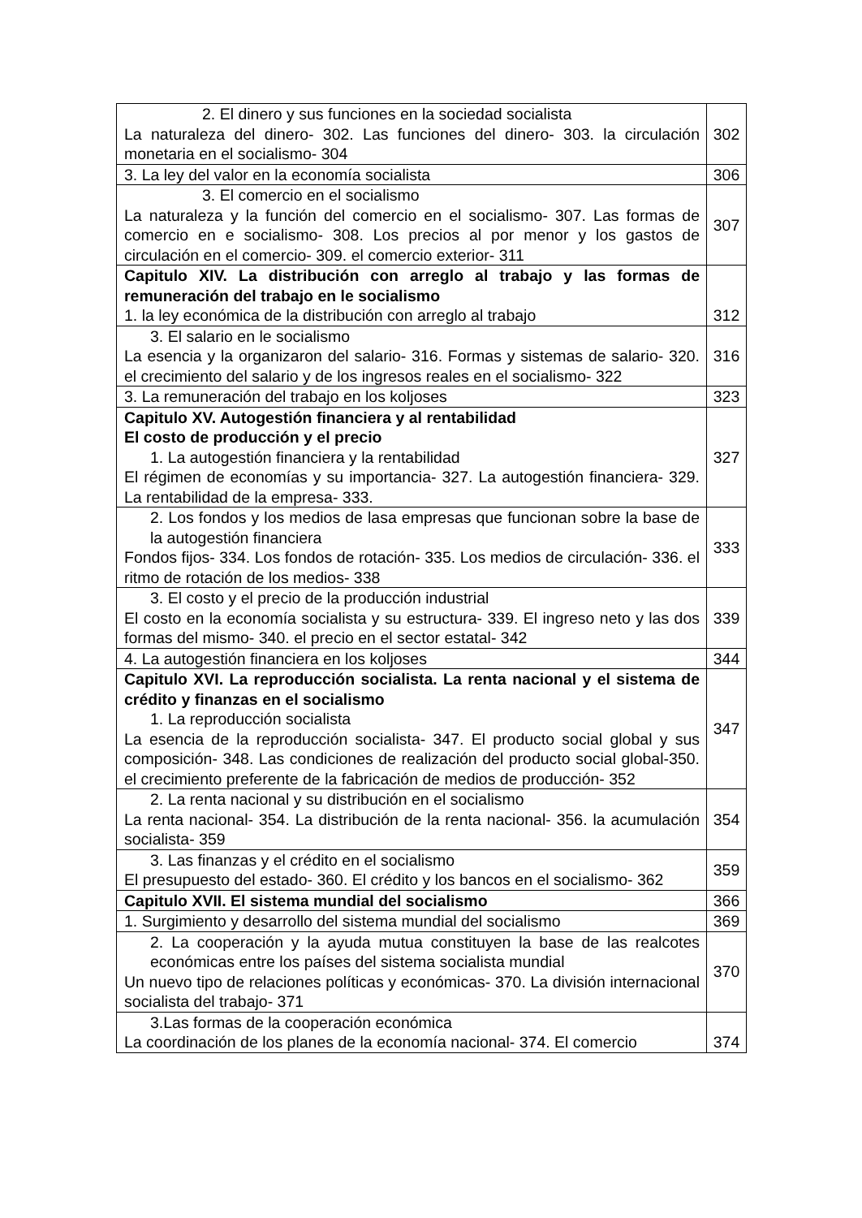| 2. El dinero y sus funciones en la sociedad socialista La naturaleza del dinero- 302. Las funciones del dinero- 303. la circulación monetaria en el socialismo- 304 | 302 |
| 3. La ley del valor en la economía socialista | 306 |
| 3. El comercio en el socialismo La naturaleza y la función del comercio en el socialismo- 307. Las formas de comercio en e socialismo- 308. Los precios al por menor y los gastos de circulación en el comercio- 309. el comercio exterior- 311 | 307 |
| Capitulo XIV. La distribución con arreglo al trabajo y las formas de remuneración del trabajo en le socialismo 1. la ley económica de la distribución con arreglo al trabajo | 312 |
| 3. El salario en le socialismo La esencia y la organizaron del salario- 316. Formas y sistemas de salario- 320. el crecimiento del salario y de los ingresos reales en el socialismo- 322 | 316 |
| 3. La remuneración del trabajo en los koljoses | 323 |
| Capitulo XV. Autogestión financiera y al rentabilidad El costo de producción y el precio 1. La autogestión financiera y la rentabilidad El régimen de economías y su importancia- 327. La autogestión financiera- 329. La rentabilidad de la empresa- 333. | 327 |
| 2. Los fondos y los medios de lasa empresas que funcionan sobre la base de la autogestión financiera Fondos fijos- 334. Los fondos de rotación- 335. Los medios de circulación- 336. el ritmo de rotación de los medios- 338 | 333 |
| 3. El costo y el precio de la producción industrial El costo en la economía socialista y su estructura- 339. El ingreso neto y las dos formas del mismo- 340. el precio en el sector estatal- 342 | 339 |
| 4. La autogestión financiera en los koljoses | 344 |
| Capitulo XVI. La reproducción socialista. La renta nacional y el sistema de crédito y finanzas en el socialismo 1. La reproducción socialista La esencia de la reproducción socialista- 347. El producto social global y sus composición- 348. Las condiciones de realización del producto social global-350. el crecimiento preferente de la fabricación de medios de producción- 352 | 347 |
| 2. La renta nacional y su distribución en el socialismo La renta nacional- 354. La distribución de la renta nacional- 356. la acumulación socialista- 359 | 354 |
| 3. Las finanzas y el crédito en el socialismo El presupuesto del estado- 360. El crédito y los bancos en el socialismo- 362 | 359 |
| Capitulo XVII. El sistema mundial del socialismo | 366 |
| 1. Surgimiento y desarrollo del sistema mundial del socialismo | 369 |
| 2. La cooperación y la ayuda mutua constituyen la base de las realcotes económicas entre los países del sistema socialista mundial Un nuevo tipo de relaciones políticas y económicas- 370. La división internacional socialista del trabajo- 371 | 370 |
| 3.Las formas de la cooperación económica La coordinación de los planes de la economía nacional- 374. El comercio | 374 |